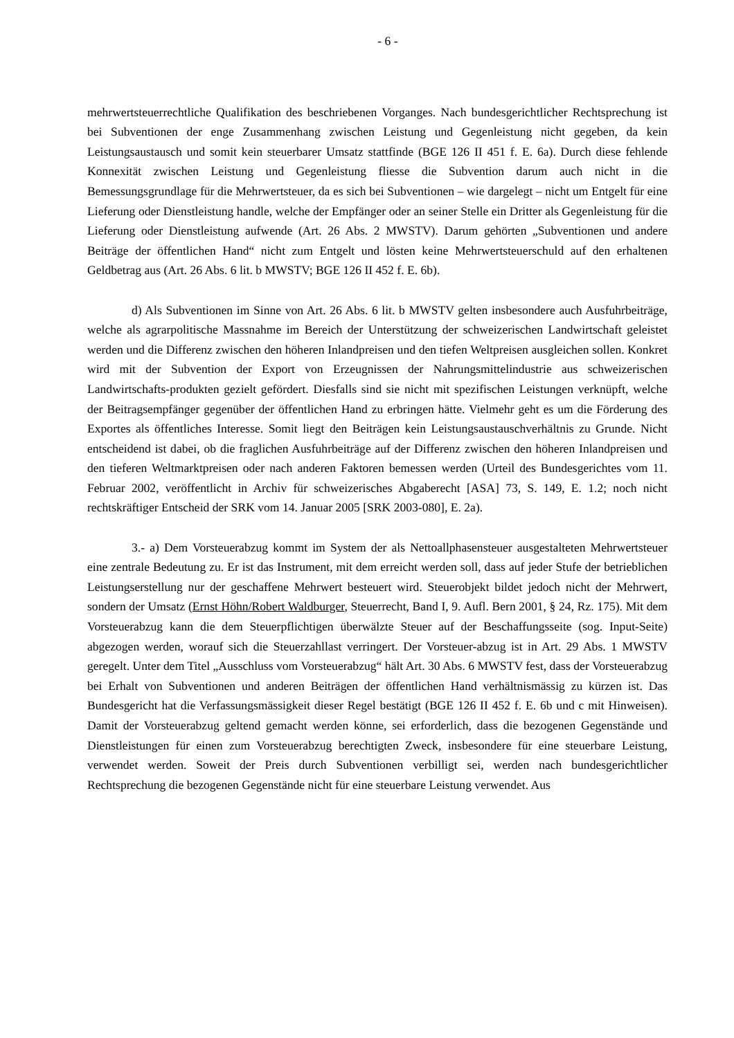- 6 -
mehrwertsteuerrechtliche Qualifikation des beschriebenen Vorganges. Nach bundesgerichtlicher Rechtsprechung ist bei Subventionen der enge Zusammenhang zwischen Leistung und Gegenleistung nicht gegeben, da kein Leistungsaustausch und somit kein steuerbarer Umsatz stattfinde (BGE 126 II 451 f. E. 6a). Durch diese fehlende Konnexität zwischen Leistung und Gegenleistung fliesse die Subvention darum auch nicht in die Bemessungsgrundlage für die Mehrwertsteuer, da es sich bei Subventionen – wie dargelegt – nicht um Entgelt für eine Lieferung oder Dienstleistung handle, welche der Empfänger oder an seiner Stelle ein Dritter als Gegenleistung für die Lieferung oder Dienstleistung aufwende (Art. 26 Abs. 2 MWSTV). Darum gehörten „Subventionen und andere Beiträge der öffentlichen Hand“ nicht zum Entgelt und lösten keine Mehrwertsteuerschuld auf den erhaltenen Geldbetrag aus (Art. 26 Abs. 6 lit. b MWSTV; BGE 126 II 452 f. E. 6b).
d) Als Subventionen im Sinne von Art. 26 Abs. 6 lit. b MWSTV gelten insbesondere auch Ausfuhrbeiträge, welche als agrarpolitische Massnahme im Bereich der Unterstützung der schweizerischen Landwirtschaft geleistet werden und die Differenz zwischen den höheren Inlandpreisen und den tiefen Weltpreisen ausgleichen sollen. Konkret wird mit der Subvention der Export von Erzeugnissen der Nahrungsmittelindustrie aus schweizerischen Landwirtschafts-produkten gezielt gefördert. Diesfalls sind sie nicht mit spezifischen Leistungen verknüpft, welche der Beitragsempfänger gegenüber der öffentlichen Hand zu erbringen hätte. Vielmehr geht es um die Förderung des Exportes als öffentliches Interesse. Somit liegt den Beiträgen kein Leistungsaustauschverhältnis zu Grunde. Nicht entscheidend ist dabei, ob die fraglichen Ausfuhrbeiträge auf der Differenz zwischen den höheren Inlandpreisen und den tieferen Weltmarktpreisen oder nach anderen Faktoren bemessen werden (Urteil des Bundesgerichtes vom 11. Februar 2002, veröffentlicht in Archiv für schweizerisches Abgaberecht [ASA] 73, S. 149, E. 1.2; noch nicht rechtskräftiger Entscheid der SRK vom 14. Januar 2005 [SRK 2003-080], E. 2a).
3.- a) Dem Vorsteuerabzug kommt im System der als Nettoallphasensteuer ausgestalteten Mehrwertsteuer eine zentrale Bedeutung zu. Er ist das Instrument, mit dem erreicht werden soll, dass auf jeder Stufe der betrieblichen Leistungserstellung nur der geschaffene Mehrwert besteuert wird. Steuerobjekt bildet jedoch nicht der Mehrwert, sondern der Umsatz (Ernst Höhn/Robert Waldburger, Steuerrecht, Band I, 9. Aufl. Bern 2001, § 24, Rz. 175). Mit dem Vorsteuerabzug kann die dem Steuerpflichtigen überwälzte Steuer auf der Beschaffungsseite (sog. Input-Seite) abgezogen werden, worauf sich die Steuerzahllast verringert. Der Vorsteuer-abzug ist in Art. 29 Abs. 1 MWSTV geregelt. Unter dem Titel „Ausschluss vom Vorsteuerabzug“ hält Art. 30 Abs. 6 MWSTV fest, dass der Vorsteuerabzug bei Erhalt von Subventionen und anderen Beiträgen der öffentlichen Hand verhältnismässig zu kürzen ist. Das Bundesgericht hat die Verfassungsmässigkeit dieser Regel bestätigt (BGE 126 II 452 f. E. 6b und c mit Hinweisen). Damit der Vorsteuerabzug geltend gemacht werden könne, sei erforderlich, dass die bezogenen Gegenstände und Dienstleistungen für einen zum Vorsteuerabzug berechtigten Zweck, insbesondere für eine steuerbare Leistung, verwendet werden. Soweit der Preis durch Subventionen verbilligt sei, werden nach bundesgerichtlicher Rechtsprechung die bezogenen Gegenstände nicht für eine steuerbare Leistung verwendet. Aus